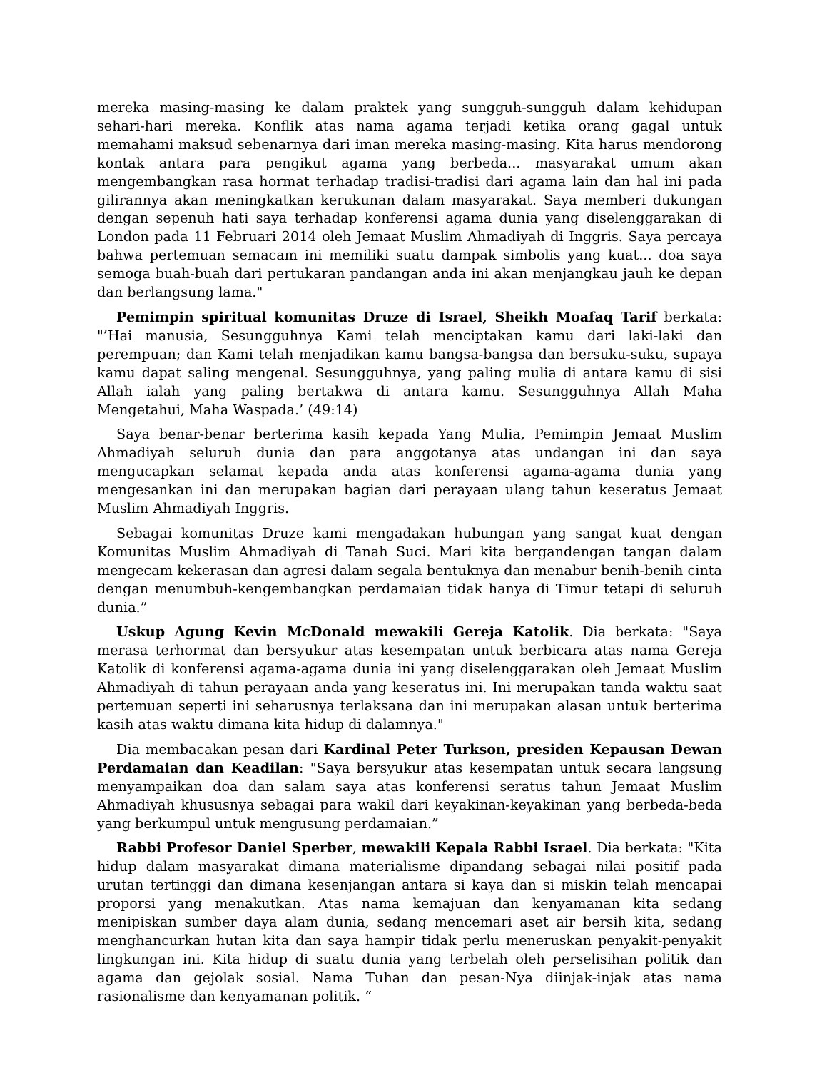mereka masing-masing ke dalam praktek yang sungguh-sungguh dalam kehidupan sehari-hari mereka. Konflik atas nama agama terjadi ketika orang gagal untuk memahami maksud sebenarnya dari iman mereka masing-masing. Kita harus mendorong kontak antara para pengikut agama yang berbeda... masyarakat umum akan mengembangkan rasa hormat terhadap tradisi-tradisi dari agama lain dan hal ini pada gilirannya akan meningkatkan kerukunan dalam masyarakat. Saya memberi dukungan dengan sepenuh hati saya terhadap konferensi agama dunia yang diselenggarakan di London pada 11 Februari 2014 oleh Jemaat Muslim Ahmadiyah di Inggris. Saya percaya bahwa pertemuan semacam ini memiliki suatu dampak simbolis yang kuat... doa saya semoga buah-buah dari pertukaran pandangan anda ini akan menjangkau jauh ke depan dan berlangsung lama."
Pemimpin spiritual komunitas Druze di Israel, Sheikh Moafaq Tarif berkata: "’Hai manusia, Sesungguhnya Kami telah menciptakan kamu dari laki-laki dan perempuan; dan Kami telah menjadikan kamu bangsa-bangsa dan bersuku-suku, supaya kamu dapat saling mengenal. Sesungguhnya, yang paling mulia di antara kamu di sisi Allah ialah yang paling bertakwa di antara kamu. Sesungguhnya Allah Maha Mengetahui, Maha Waspada.’ (49:14)
Saya benar-benar berterima kasih kepada Yang Mulia, Pemimpin Jemaat Muslim Ahmadiyah seluruh dunia dan para anggotanya atas undangan ini dan saya mengucapkan selamat kepada anda atas konferensi agama-agama dunia yang mengesankan ini dan merupakan bagian dari perayaan ulang tahun keseratus Jemaat Muslim Ahmadiyah Inggris.
Sebagai komunitas Druze kami mengadakan hubungan yang sangat kuat dengan Komunitas Muslim Ahmadiyah di Tanah Suci. Mari kita bergandengan tangan dalam mengecam kekerasan dan agresi dalam segala bentuknya dan menabur benih-benih cinta dengan menumbuh-kengembangkan perdamaian tidak hanya di Timur tetapi di seluruh dunia.”
Uskup Agung Kevin McDonald mewakili Gereja Katolik. Dia berkata: "Saya merasa terhormat dan bersyukur atas kesempatan untuk berbicara atas nama Gereja Katolik di konferensi agama-agama dunia ini yang diselenggarakan oleh Jemaat Muslim Ahmadiyah di tahun perayaan anda yang keseratus ini. Ini merupakan tanda waktu saat pertemuan seperti ini seharusnya terlaksana dan ini merupakan alasan untuk berterima kasih atas waktu dimana kita hidup di dalamnya."
Dia membacakan pesan dari Kardinal Peter Turkson, presiden Kepausan Dewan Perdamaian dan Keadilan: "Saya bersyukur atas kesempatan untuk secara langsung menyampaikan doa dan salam saya atas konferensi seratus tahun Jemaat Muslim Ahmadiyah khususnya sebagai para wakil dari keyakinan-keyakinan yang berbeda-beda yang berkumpul untuk mengusung perdamaian.”
Rabbi Profesor Daniel Sperber, mewakili Kepala Rabbi Israel. Dia berkata: "Kita hidup dalam masyarakat dimana materialisme dipandang sebagai nilai positif pada urutan tertinggi dan dimana kesenjangan antara si kaya dan si miskin telah mencapai proporsi yang menakutkan. Atas nama kemajuan dan kenyamanan kita sedang menipiskan sumber daya alam dunia, sedang mencemari aset air bersih kita, sedang menghancurkan hutan kita dan saya hampir tidak perlu meneruskan penyakit-penyakit lingkungan ini. Kita hidup di suatu dunia yang terbelah oleh perselisihan politik dan agama dan gejolak sosial. Nama Tuhan dan pesan-Nya diinjak-injak atas nama rasionalisme dan kenyamanan politik. “